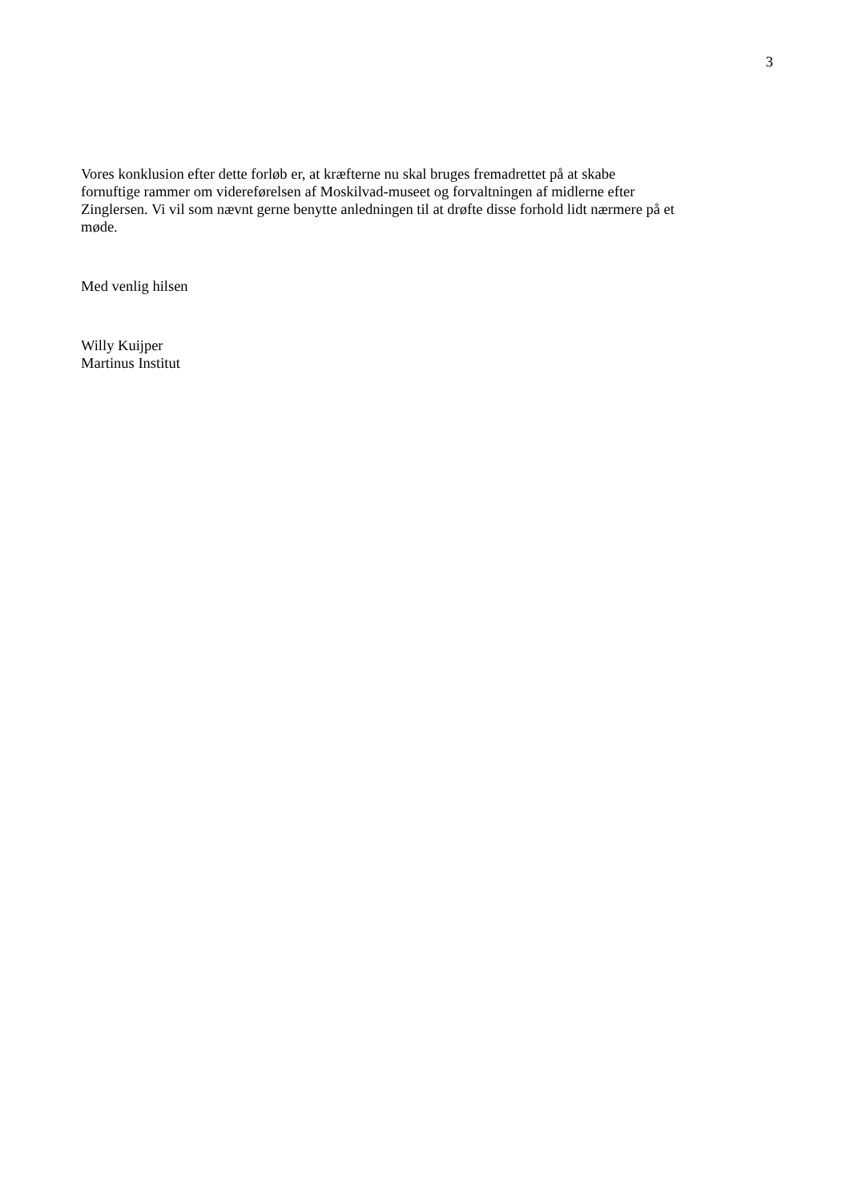3
Vores konklusion efter dette forløb er, at kræfterne nu skal bruges fremadrettet på at skabe
fornuftige rammer om videreførelsen af Moskilvad-museet og forvaltningen af midlerne efter
Zinglersen. Vi vil som nævnt gerne benytte anledningen til at drøfte disse forhold lidt nærmere på et
møde.
Med venlig hilsen
Willy Kuijper
Martinus Institut